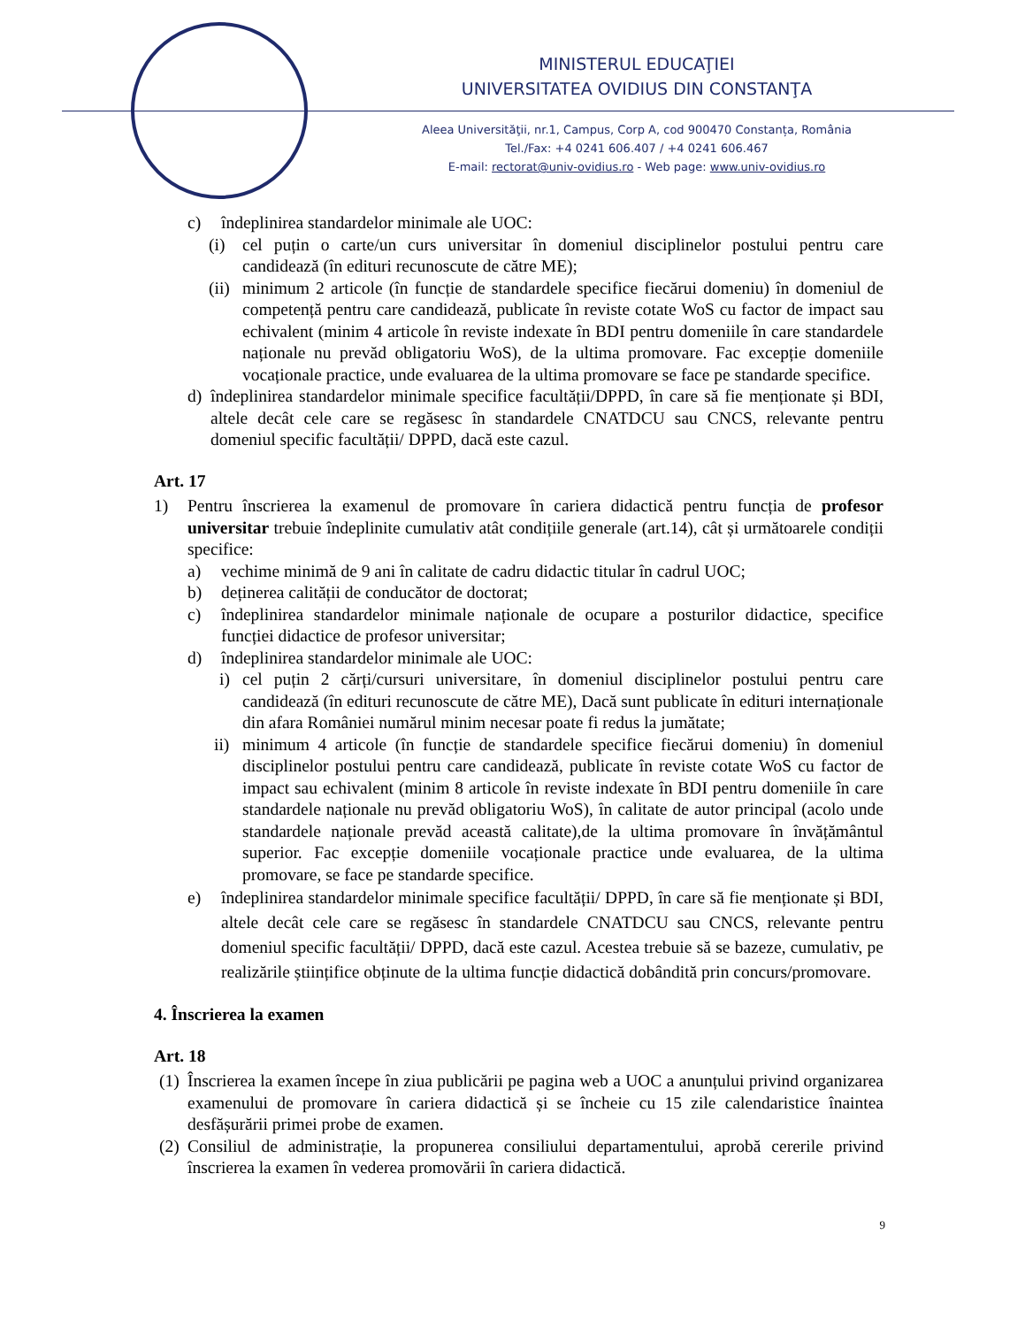MINISTERUL EDUCAŢIEI
UNIVERSITATEA OVIDIUS DIN CONSTANŢA
Aleea Universităţii, nr.1, Campus, Corp A, cod 900470 Constanța, România
Tel./Fax: +4 0241 606.407 / +4 0241 606.467
E-mail: rectorat@univ-ovidius.ro - Web page: www.univ-ovidius.ro
c) îndeplinirea standardelor minimale ale UOC:
(i) cel puțin o carte/un curs universitar în domeniul disciplinelor postului pentru care candidează (în edituri recunoscute de către ME);
(ii)
minimum 2 articole (în funcție de standardele specifice fiecărui domeniu) în domeniul de competență pentru care candidează, publicate în reviste cotate WoS cu factor de impact sau echivalent (minim 4 articole în reviste indexate în BDI pentru domeniile în care standardele naționale nu prevăd obligatoriu WoS), de la ultima promovare. Fac excepție domeniile vocaționale practice, unde evaluarea de la ultima promovare se face pe standarde specifice.
d) îndeplinirea standardelor minimale specifice facultății/DPPD, în care să fie menționate și BDI, altele decât cele care se regăsesc în standardele CNATDCU sau CNCS, relevante pentru domeniul specific facultății/ DPPD, dacă este cazul.
Art. 17
1) Pentru înscrierea la examenul de promovare în cariera didactică pentru funcția de profesor universitar trebuie îndeplinite cumulativ atât condițiile generale (art.14), cât și următoarele condiții specifice:
a) vechime minimă de 9 ani în calitate de cadru didactic titular în cadrul UOC;
b) deținerea calității de conducător de doctorat;
c) îndeplinirea standardelor minimale naționale de ocupare a posturilor didactice, specifice funcției didactice de profesor universitar;
d) îndeplinirea standardelor minimale ale UOC:
i) cel puțin 2 cărți/cursuri universitare, în domeniul disciplinelor postului pentru care candidează (în edituri recunoscute de către ME), Dacă sunt publicate în edituri internaționale din afara României numărul minim necesar poate fi redus la jumătate;
ii)
minimum 4 articole (în funcție de standardele specifice fiecărui domeniu) în domeniul disciplinelor postului pentru care candidează, publicate în reviste cotate WoS cu factor de impact sau echivalent (minim 8 articole în reviste indexate în BDI pentru domeniile în care standardele naționale nu prevăd obligatoriu WoS), în calitate de autor principal (acolo unde standardele naționale prevăd această calitate),de la ultima promovare în învățământul superior. Fac excepție domeniile vocaționale practice unde evaluarea, de la ultima promovare, se face pe standarde specifice.
e) îndeplinirea standardelor minimale specifice facultății/ DPPD, în care să fie menționate și BDI, altele decât cele care se regăsesc în standardele CNATDCU sau CNCS, relevante pentru domeniul specific facultății/ DPPD, dacă este cazul. Acestea trebuie să se bazeze, cumulativ, pe realizările științifice obținute de la ultima funcție didactică dobândită prin concurs/promovare.
4. Înscrierea la examen
Art. 18
(1)
Înscrierea la examen începe în ziua publicării pe pagina web a UOC a anunțului privind organizarea examenului de promovare în cariera didactică și se încheie cu 15 zile calendaristice înaintea desfășurării primei probe de examen.
(2)
Consiliul de administrație, la propunerea consiliului departamentului, aprobă cererile privind înscrierea la examen în vederea promovării în cariera didactică.
9